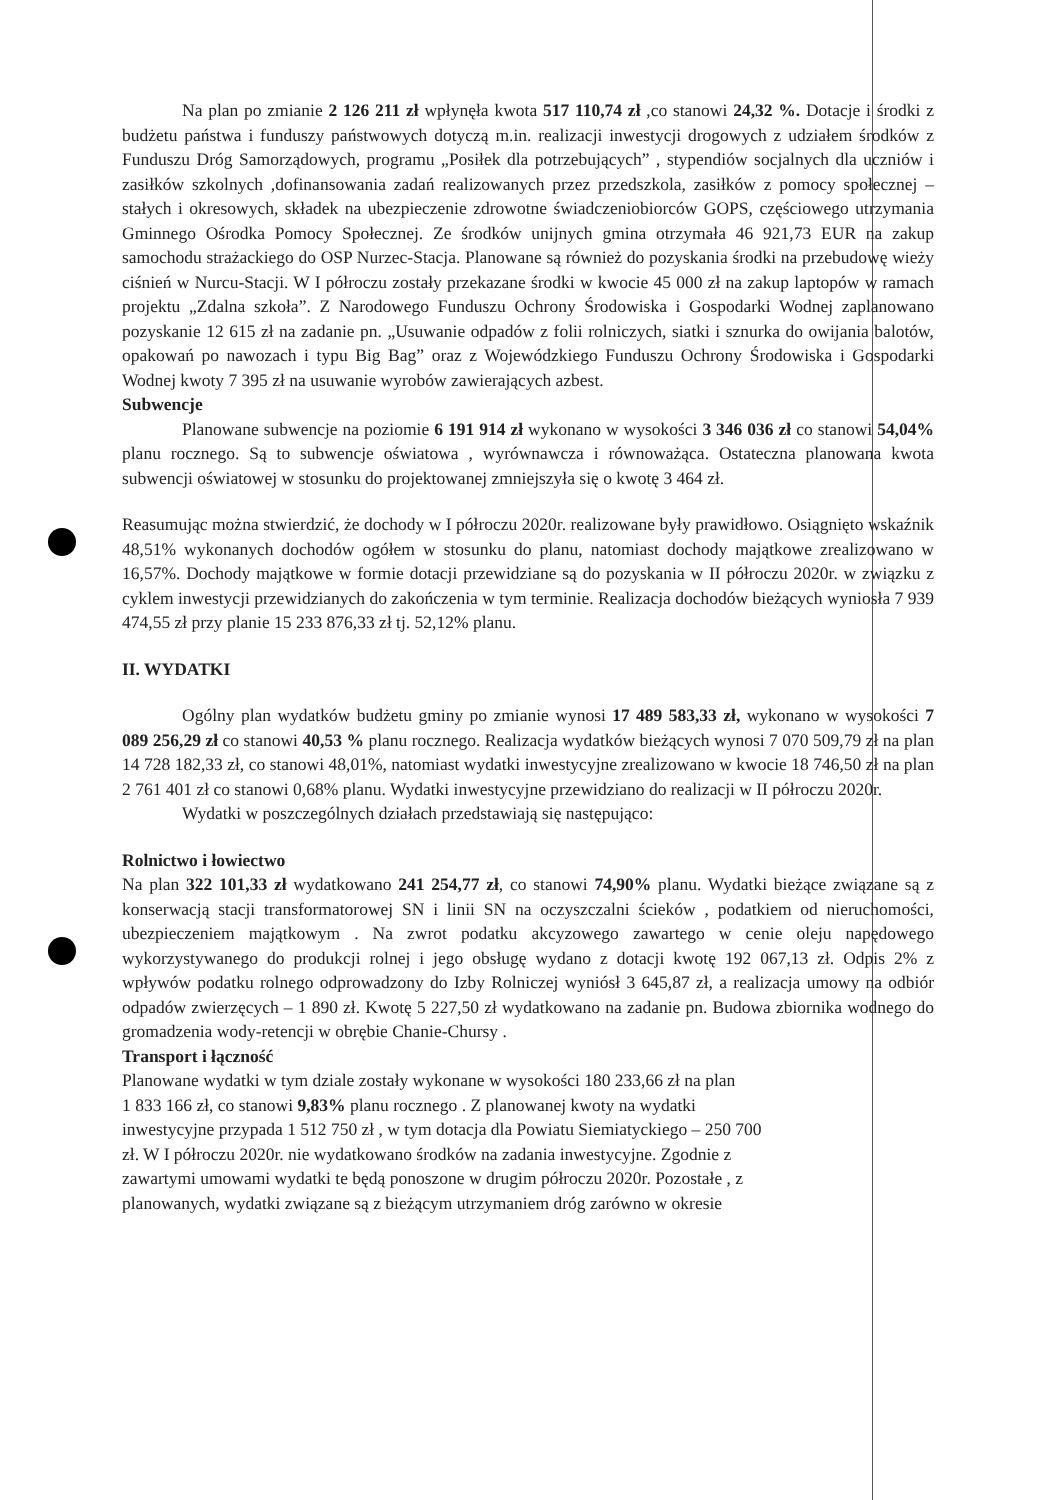Na plan po zmianie 2 126 211 zł wpłynęła kwota 517 110,74 zł ,co stanowi 24,32 %. Dotacje i środki z budżetu państwa i funduszy państwowych dotyczą m.in. realizacji inwestycji drogowych z udziałem środków z Funduszu Dróg Samorządowych, programu „Posiłek dla potrzebujących” , stypendiów socjalnych dla uczniów i zasiłków szkolnych ,dofinansowania zadań realizowanych przez przedszkola, zasiłków z pomocy społecznej – stałych i okresowych, składek na ubezpieczenie zdrowotne świadczeniobiorców GOPS, częściowego utrzymania Gminnego Ośrodka Pomocy Społecznej. Ze środków unijnych gmina otrzymała 46 921,73 EUR na zakup samochodu strażackiego do OSP Nurzec-Stacja. Planowane są również do pozyskania środki na przebudowę wieży ciśnień w Nurcu-Stacji. W I półroczu zostały przekazane środki w kwocie 45 000 zł na zakup laptopów w ramach projektu „Zdalna szkoła”. Z Narodowego Funduszu Ochrony Środowiska i Gospodarki Wodnej zaplanowano pozyskanie 12 615 zł na zadanie pn. „Usuwanie odpadów z folii rolniczych, siatki i sznurka do owijania balotów, opakowań po nawozach i typu Big Bag” oraz z Wojewódzkiego Funduszu Ochrony Środowiska i Gospodarki Wodnej kwoty 7 395 zł na usuwanie wyrobów zawierających azbest.
Subwencje
Planowane subwencje na poziomie 6 191 914 zł wykonano w wysokości 3 346 036 zł co stanowi 54,04% planu rocznego. Są to subwencje oświatowa , wyrównawcza i równoważąca. Ostateczna planowana kwota subwencji oświatowej w stosunku do projektowanej zmniejszyła się o kwotę 3 464 zł.
Reasumując można stwierdzić, że dochody w I półroczu 2020r. realizowane były prawidłowo. Osiągnięto wskaźnik 48,51% wykonanych dochodów ogółem w stosunku do planu, natomiast dochody majątkowe zrealizowano w 16,57%. Dochody majątkowe w formie dotacji przewidziane są do pozyskania w II półroczu 2020r. w związku z cyklem inwestycji przewidzianych do zakończenia w tym terminie. Realizacja dochodów bieżących wyniosła 7 939 474,55 zł przy planie 15 233 876,33 zł tj. 52,12% planu.
II. WYDATKI
Ogólny plan wydatków budżetu gminy po zmianie wynosi 17 489 583,33 zł, wykonano w wysokości 7 089 256,29 zł co stanowi 40,53 % planu rocznego. Realizacja wydatków bieżących wynosi 7 070 509,79 zł na plan 14 728 182,33 zł, co stanowi 48,01%, natomiast wydatki inwestycyjne zrealizowano w kwocie 18 746,50 zł na plan 2 761 401 zł co stanowi 0,68% planu. Wydatki inwestycyjne przewidziano do realizacji w II półroczu 2020r.
Wydatki w poszczególnych działach przedstawiają się następująco:
Rolnictwo i łowiectwo
Na plan 322 101,33 zł wydatkowano 241 254,77 zł, co stanowi 74,90% planu. Wydatki bieżące związane są z konserwacją stacji transformatorowej SN i linii SN na oczyszczalni ścieków , podatkiem od nieruchomości, ubezpieczeniem majątkowym . Na zwrot podatku akcyzowego zawartego w cenie oleju napędowego wykorzystywanego do produkcji rolnej i jego obsługę wydano z dotacji kwotę 192 067,13 zł. Odpis 2% z wpływów podatku rolnego odprowadzony do Izby Rolniczej wyniósł 3 645,87 zł, a realizacja umowy na odbiór odpadów zwierzęcych – 1 890 zł. Kwotę 5 227,50 zł wydatkowano na zadanie pn. Budowa zbiornika wodnego do gromadzenia wody-retencji w obrębie Chanie-Chursy .
Transport i łączność
Planowane wydatki w tym dziale zostały wykonane w wysokości 180 233,66 zł na plan
1 833 166 zł, co stanowi 9,83% planu rocznego . Z planowanej kwoty na wydatki
inwestycyjne przypada 1 512 750 zł , w tym dotacja dla Powiatu Siemiatyckiego – 250 700
zł. W I półroczu 2020r. nie wydatkowano środków na zadania inwestycyjne. Zgodnie z
zawartymi umowami wydatki te będą ponoszone w drugim półroczu 2020r. Pozostałe , z
planowanych, wydatki związane są z bieżącym utrzymaniem dróg zarówno w okresie